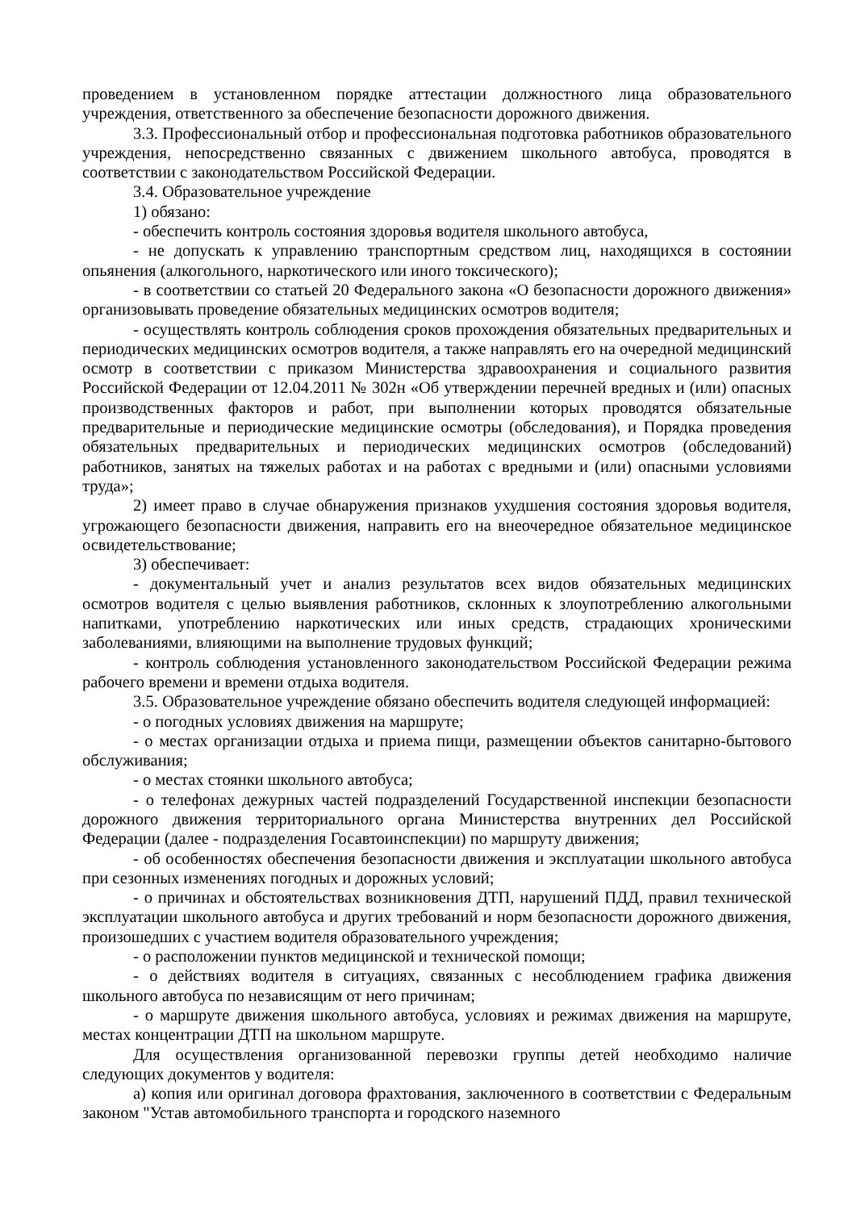проведением в установленном порядке аттестации должностного лица образовательного учреждения, ответственного за обеспечение безопасности дорожного движения.
3.3. Профессиональный отбор и профессиональная подготовка работников образовательного учреждения, непосредственно связанных с движением школьного автобуса, проводятся в соответствии с законодательством Российской Федерации.
3.4. Образовательное учреждение
1) обязано:
- обеспечить контроль состояния здоровья водителя школьного автобуса,
- не допускать к управлению транспортным средством лиц, находящихся в состоянии опьянения (алкогольного, наркотического или иного токсического);
- в соответствии со статьей 20 Федерального закона «О безопасности дорожного движения» организовывать проведение обязательных медицинских осмотров водителя;
- осуществлять контроль соблюдения сроков прохождения обязательных предварительных и периодических медицинских осмотров водителя, а также направлять его на очередной медицинский осмотр в соответствии с приказом Министерства здравоохранения и социального развития Российской Федерации от 12.04.2011 № 302н «Об утверждении перечней вредных и (или) опасных производственных факторов и работ, при выполнении которых проводятся обязательные предварительные и периодические медицинские осмотры (обследования), и Порядка проведения обязательных предварительных и периодических медицинских осмотров (обследований) работников, занятых на тяжелых работах и на работах с вредными и (или) опасными условиями труда»;
2) имеет право в случае обнаружения признаков ухудшения состояния здоровья водителя, угрожающего безопасности движения, направить его на внеочередное обязательное медицинское освидетельствование;
3) обеспечивает:
- документальный учет и анализ результатов всех видов обязательных медицинских осмотров водителя с целью выявления работников, склонных к злоупотреблению алкогольными напитками, употреблению наркотических или иных средств, страдающих хроническими заболеваниями, влияющими на выполнение трудовых функций;
- контроль соблюдения установленного законодательством Российской Федерации режима рабочего времени и времени отдыха водителя.
3.5. Образовательное учреждение обязано обеспечить водителя следующей информацией:
- о погодных условиях движения на маршруте;
- о местах организации отдыха и приема пищи, размещении объектов санитарно-бытового обслуживания;
- о местах стоянки школьного автобуса;
- о телефонах дежурных частей подразделений Государственной инспекции безопасности дорожного движения территориального органа Министерства внутренних дел Российской Федерации (далее - подразделения Госавтоинспекции) по маршруту движения;
- об особенностях обеспечения безопасности движения и эксплуатации школьного автобуса при сезонных изменениях погодных и дорожных условий;
- о причинах и обстоятельствах возникновения ДТП, нарушений ПДД, правил технической эксплуатации школьного автобуса и других требований и норм безопасности дорожного движения, произошедших с участием водителя образовательного учреждения;
- о расположении пунктов медицинской и технической помощи;
- о действиях водителя в ситуациях, связанных с несоблюдением графика движения школьного автобуса по независящим от него причинам;
- о маршруте движения школьного автобуса, условиях и режимах движения на маршруте, местах концентрации ДТП на школьном маршруте.
Для осуществления организованной перевозки группы детей необходимо наличие следующих документов у водителя:
а) копия или оригинал договора фрахтования, заключенного в соответствии с Федеральным законом "Устав автомобильного транспорта и городского наземного